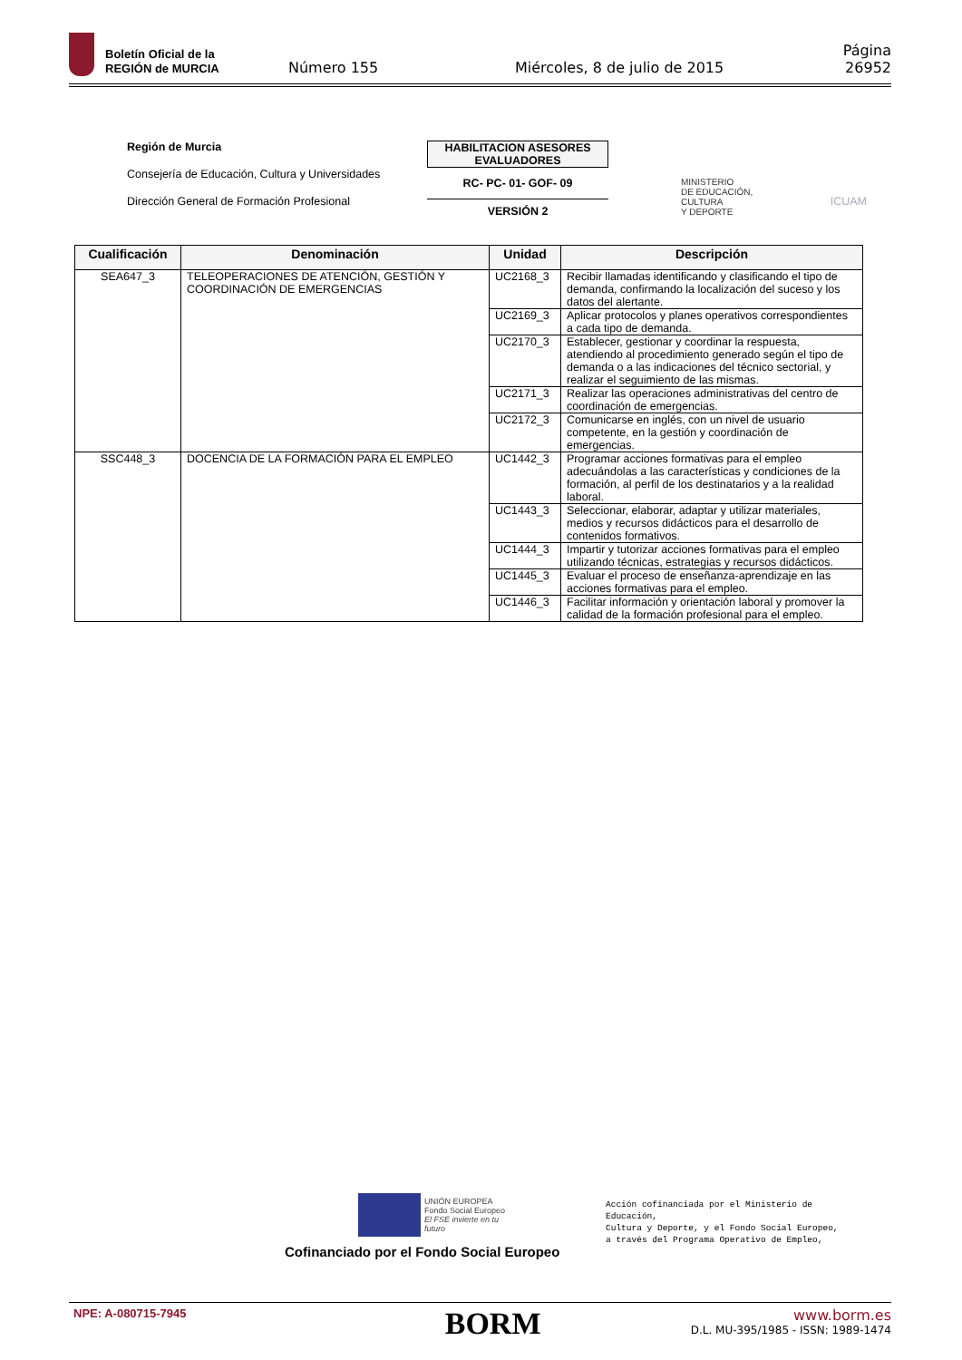Boletín Oficial de la
REGIÓN de MURCIA
Número 155 Miércoles, 8 de julio de 2015 Página 26952
Región de Murcia
Consejería de Educación, Cultura y Universidades
Dirección General de Formación Profesional
HABILITACION ASESORES EVALUADORES
RC- PC- 01- GOF- 09
VERSIÓN 2
MINISTERIO
DE EDUCACIÓN, CULTURA
Y DEPORTE
ICUAM
| Cualificación | Denominación | Unidad | Descripción |
| --- | --- | --- | --- |
| SEA647_3 | TELEOPERACIONES DE ATENCIÓN, GESTIÓN Y COORDINACIÓN DE EMERGENCIAS | UC2168_3 | Recibir llamadas identificando y clasificando el tipo de demanda, confirmando la localización del suceso y los datos del alertante. |
| | | UC2169_3 | Aplicar protocolos y planes operativos correspondientes a cada tipo de demanda. |
| | | UC2170_3 | Establecer, gestionar y coordinar la respuesta, atendiendo al procedimiento generado según el tipo de demanda o a las indicaciones del técnico sectorial, y realizar el seguimiento de las mismas. |
| | | UC2171_3 | Realizar las operaciones administrativas del centro de coordinación de emergencias. |
| | | UC2172_3 | Comunicarse en inglés, con un nivel de usuario competente, en la gestión y coordinación de emergencias. |
| SSC448_3 | DOCENCIA DE LA FORMACIÓN PARA EL EMPLEO | UC1442_3 | Programar acciones formativas para el empleo adecuándolas a las características y condiciones de la formación, al perfil de los destinatarios y a la realidad laboral. |
| | | UC1443_3 | Seleccionar, elaborar, adaptar y utilizar materiales, medios y recursos didácticos para el desarrollo de contenidos formativos. |
| | | UC1444_3 | Impartir y tutorizar acciones formativas para el empleo utilizando técnicas, estrategias y recursos didácticos. |
| | | UC1445_3 | Evaluar el proceso de enseñanza-aprendizaje en las acciones formativas para el empleo. |
| | | UC1446_3 | Facilitar información y orientación laboral y promover la calidad de la formación profesional para el empleo. |
UNIÓN EUROPEA
Fondo Social Europeo
El FSE invierte en tu futuro
Cofinanciado por el Fondo Social Europeo
Acción cofinanciada por el Ministerio de
Educación,
Cultura y Deporte, y el Fondo Social Europeo,
a través del Programa Operativo de Empleo,
NPE: A-080715-7945 BORM
www.borm.es
D.L. MU-395/1985 - ISSN: 1989-1474